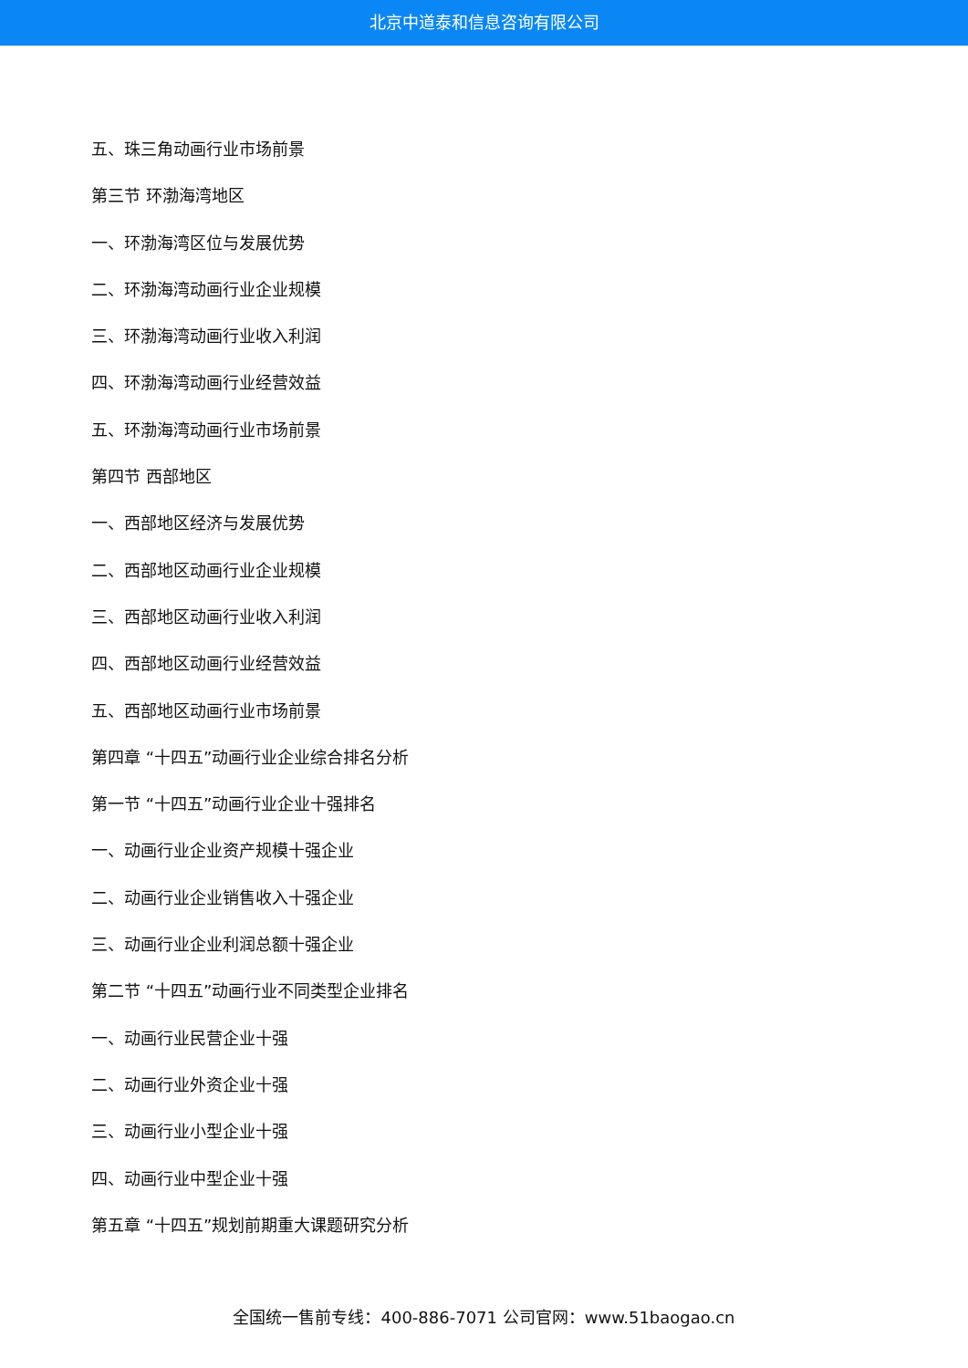北京中道泰和信息咨询有限公司
五、珠三角动画行业市场前景
第三节 环渤海湾地区
一、环渤海湾区位与发展优势
二、环渤海湾动画行业企业规模
三、环渤海湾动画行业收入利润
四、环渤海湾动画行业经营效益
五、环渤海湾动画行业市场前景
第四节 西部地区
一、西部地区经济与发展优势
二、西部地区动画行业企业规模
三、西部地区动画行业收入利润
四、西部地区动画行业经营效益
五、西部地区动画行业市场前景
第四章 “十四五”动画行业企业综合排名分析
第一节 “十四五”动画行业企业十强排名
一、动画行业企业资产规模十强企业
二、动画行业企业销售收入十强企业
三、动画行业企业利润总额十强企业
第二节 “十四五”动画行业不同类型企业排名
一、动画行业民营企业十强
二、动画行业外资企业十强
三、动画行业小型企业十强
四、动画行业中型企业十强
第五章 “十四五”规划前期重大课题研究分析
全国统一售前专线：400-886-7071 公司官网：www.51baogao.cn